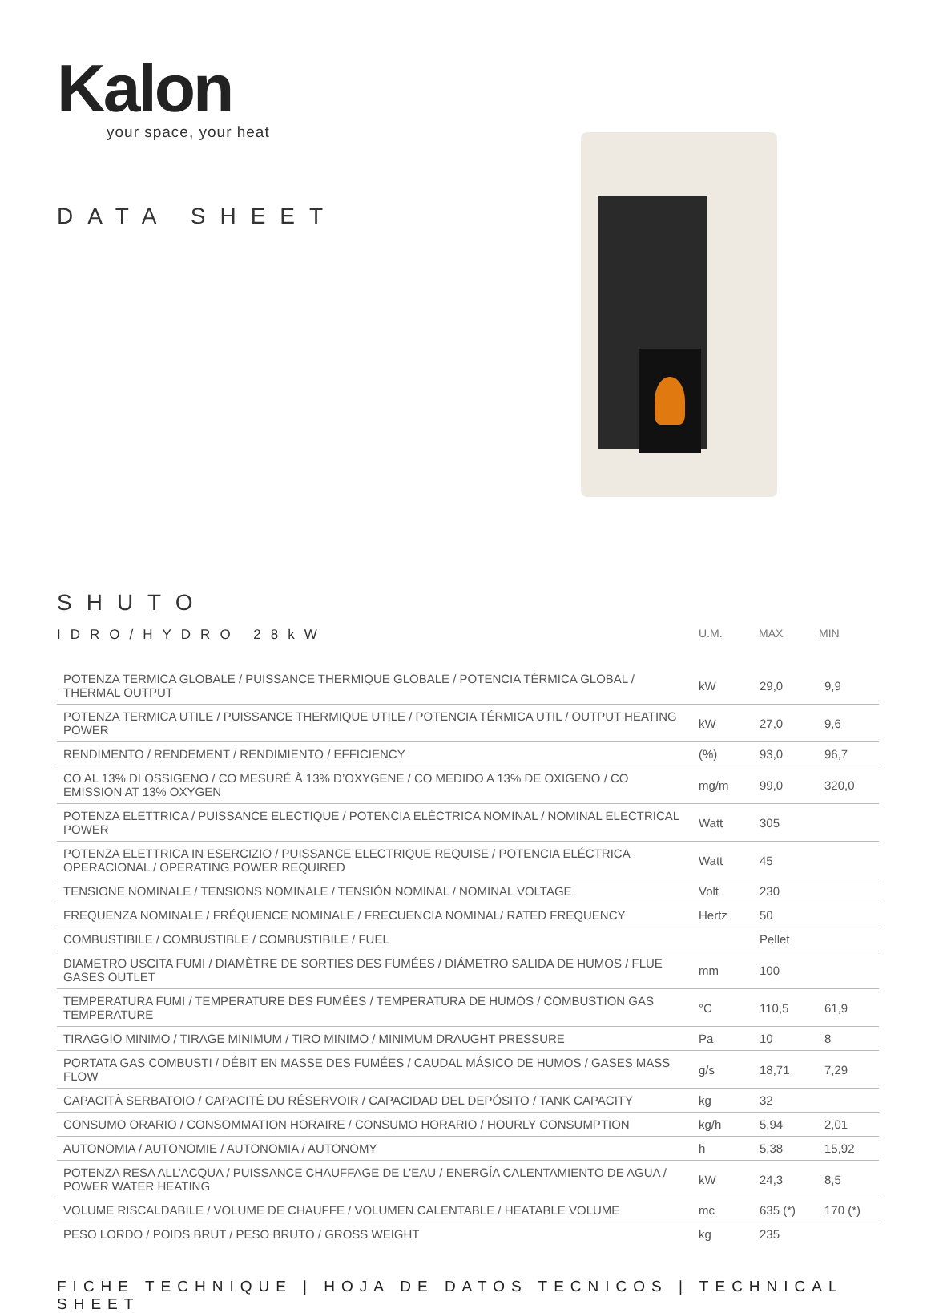Kalon
your space, your heat
DATA SHEET
SHUTO
IDRO/HYDRO 28kW
U.M. MAX MIN
| POTENZA TERMICA GLOBALE / PUISSANCE THERMIQUE GLOBALE / POTENCIA TÉRMICA GLOBAL / THERMAL OUTPUT | kW | 29,0 | 9,9 |
| POTENZA TERMICA UTILE / PUISSANCE THERMIQUE UTILE / POTENCIA TÉRMICA UTIL / OUTPUT HEATING POWER | kW | 27,0 | 9,6 |
| RENDIMENTO / RENDEMENT / RENDIMIENTO / EFFICIENCY | (%) | 93,0 | 96,7 |
| CO AL 13% DI OSSIGENO / CO MESURÉ À 13% D’OXYGENE / CO MEDIDO A 13% DE OXIGENO / CO EMISSION AT 13% OXYGEN | mg/m | 99,0 | 320,0 |
| POTENZA ELETTRICA / PUISSANCE ELECTIQUE / POTENCIA ELÉCTRICA NOMINAL / NOMINAL ELECTRICAL POWER | Watt | 305 | |
| POTENZA ELETTRICA IN ESERCIZIO / PUISSANCE ELECTRIQUE REQUISE / POTENCIA ELÉCTRICA OPERACIONAL / OPERATING POWER REQUIRED | Watt | 45 | |
| TENSIONE NOMINALE / TENSIONS NOMINALE / TENSIÓN NOMINAL / NOMINAL VOLTAGE | Volt | 230 | |
| FREQUENZA NOMINALE / FRÉQUENCE NOMINALE / FRECUENCIA NOMINAL/ RATED FREQUENCY | Hertz | 50 | |
| COMBUSTIBILE / COMBUSTIBLE / COMBUSTIBILE / FUEL | | Pellet | |
| DIAMETRO USCITA FUMI / DIAMÈTRE DE SORTIES DES FUMÉES / DIÁMETRO SALIDA DE HUMOS / FLUE GASES OUTLET | mm | 100 | |
| TEMPERATURA FUMI / TEMPERATURE DES FUMÉES / TEMPERATURA DE HUMOS / COMBUSTION GAS TEMPERATURE | °C | 110,5 | 61,9 |
| TIRAGGIO MINIMO / TIRAGE MINIMUM / TIRO MINIMO / MINIMUM DRAUGHT PRESSURE | Pa | 10 | 8 |
| PORTATA GAS COMBUSTI / DÉBIT EN MASSE DES FUMÉES / CAUDAL MÁSICO DE HUMOS / GASES MASS FLOW | g/s | 18,71 | 7,29 |
| CAPACITÀ SERBATOIO / CAPACITÉ DU RÉSERVOIR / CAPACIDAD DEL DEPÓSITO / TANK CAPACITY | kg | 32 | |
| CONSUMO ORARIO / CONSOMMATION HORAIRE / CONSUMO HORARIO / HOURLY CONSUMPTION | kg/h | 5,94 | 2,01 |
| AUTONOMIA / AUTONOMIE / AUTONOMIA / AUTONOMY | h | 5,38 | 15,92 |
| POTENZA RESA ALL’ACQUA / PUISSANCE CHAUFFAGE DE L’EAU / ENERGÍA CALENTAMIENTO DE AGUA / POWER WATER HEATING | kW | 24,3 | 8,5 |
| VOLUME RISCALDABILE / VOLUME DE CHAUFFE / VOLUMEN CALENTABLE / HEATABLE VOLUME | mc | 635 (*) | 170 (*) |
| PESO LORDO / POIDS BRUT / PESO BRUTO / GROSS WEIGHT | kg | 235 | |
FICHE TECHNIQUE | HOJA DE DATOS TECNICOS | TECHNICAL SHEET